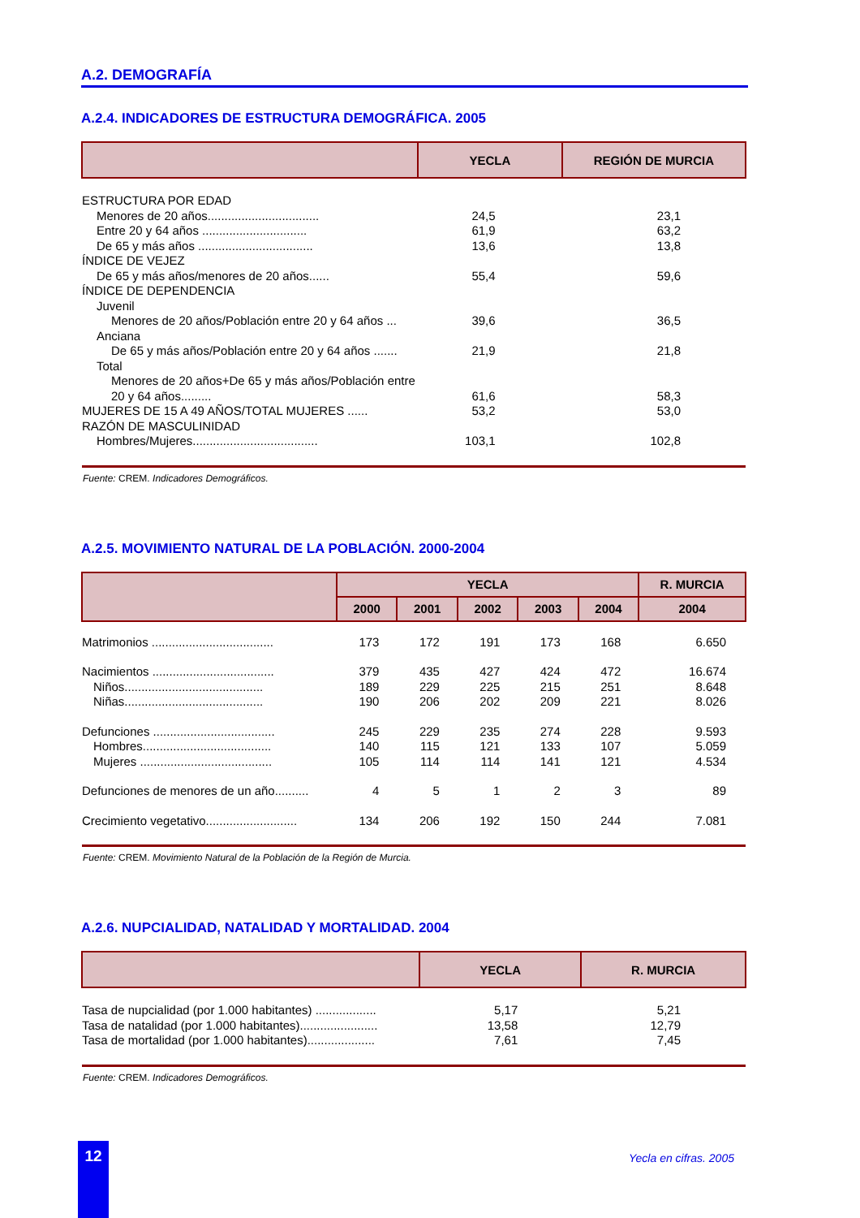A.2. DEMOGRAFÍA
A.2.4. INDICADORES DE ESTRUCTURA DEMOGRÁFICA. 2005
| | YECLA | REGIÓN DE MURCIA |
| --- | --- | --- |
| ESTRUCTURA POR EDAD | | |
| Menores de 20 años................................. | 24,5 | 23,1 |
| Entre 20 y 64 años ............................... | 61,9 | 63,2 |
| De 65 y más años .................................. | 13,6 | 13,8 |
| ÍNDICE DE VEJEZ | | |
| De 65 y más años/menores de 20 años...... | 55,4 | 59,6 |
| ÍNDICE DE DEPENDENCIA | | |
| Juvenil | | |
| Menores de 20 años/Población entre 20 y 64 años ... | 39,6 | 36,5 |
| Anciana | | |
| De 65 y más años/Población entre 20 y 64 años ....... | 21,9 | 21,8 |
| Total | | |
| Menores de 20 años+De 65 y más años/Población entre 20 y 64 años......... | 61,6 | 58,3 |
| MUJERES DE 15 A 49 AÑOS/TOTAL MUJERES ...... | 53,2 | 53,0 |
| RAZÓN DE MASCULINIDAD | | |
| Hombres/Mujeres..................................... | 103,1 | 102,8 |
Fuente: CREM. Indicadores Demográficos.
A.2.5. MOVIMIENTO NATURAL DE LA POBLACIÓN. 2000-2004
| | YECLA | | | | | R. MURCIA |
| --- | --- | --- | --- | --- | --- | --- |
| | 2000 | 2001 | 2002 | 2003 | 2004 | 2004 |
| Matrimonios .................................... | 173 | 172 | 191 | 173 | 168 | 6.650 |
| Nacimientos .................................... | 379 | 435 | 427 | 424 | 472 | 16.674 |
| Niños......................................... | 189 | 229 | 225 | 215 | 251 | 8.648 |
| Niñas......................................... | 190 | 206 | 202 | 209 | 221 | 8.026 |
| Defunciones .................................... | 245 | 229 | 235 | 274 | 228 | 9.593 |
| Hombres...................................... | 140 | 115 | 121 | 133 | 107 | 5.059 |
| Mujeres ....................................... | 105 | 114 | 114 | 141 | 121 | 4.534 |
| Defunciones de menores de un año.......... | 4 | 5 | 1 | 2 | 3 | 89 |
| Crecimiento vegetativo........................... | 134 | 206 | 192 | 150 | 244 | 7.081 |
Fuente: CREM. Movimiento Natural de la Población de la Región de Murcia.
A.2.6. NUPCIALIDAD, NATALIDAD Y MORTALIDAD. 2004
| | YECLA | R. MURCIA |
| --- | --- | --- |
| Tasa de nupcialidad (por 1.000 habitantes) .................. | 5,17 | 5,21 |
| Tasa de natalidad (por 1.000 habitantes)....................... | 13,58 | 12,79 |
| Tasa de mortalidad (por 1.000 habitantes).................... | 7,61 | 7,45 |
Fuente: CREM. Indicadores Demográficos.
12 Yecla en cifras. 2005